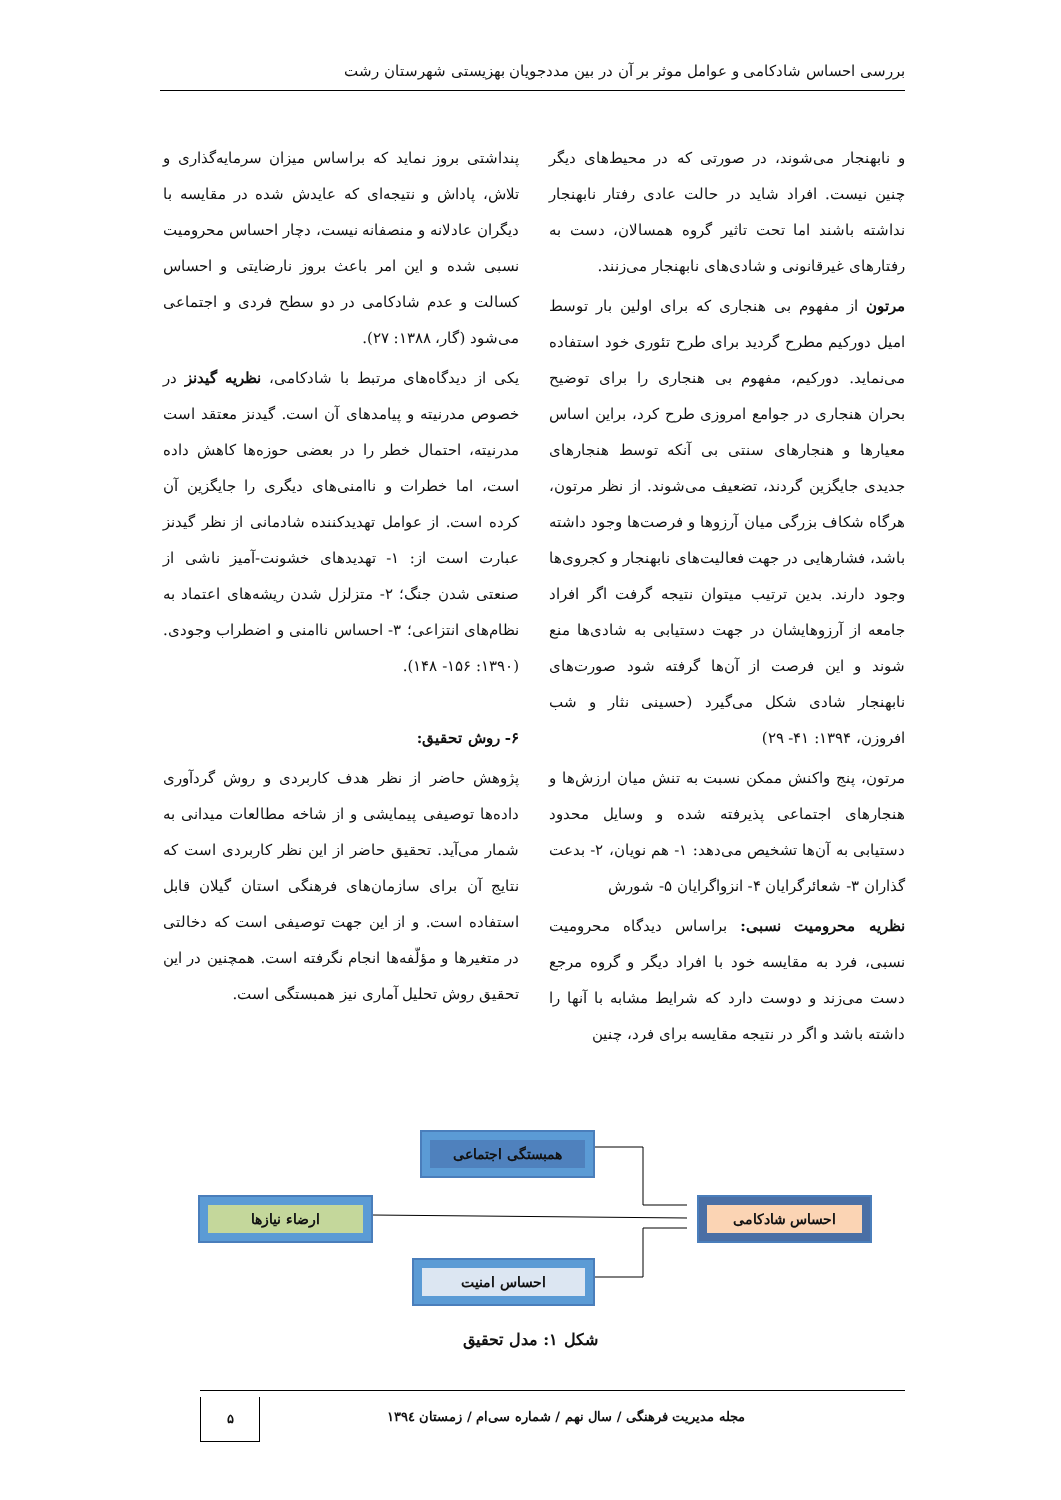بررسی احساس شادکامی و عوامل موثر بر آن در بین مددجویان بهزیستی شهرستان رشت
و نابهنجار می‌شوند، در صورتی که در محیط‌های دیگر چنین نیست. افراد شاید در حالت عادی رفتار نابهنجار نداشته باشند اما تحت تاثیر گروه همسالان، دست به رفتارهای غیرقانونی و شادی‌های نابهنجار می‌زنند.
مرتون از مفهوم بی هنجاری که برای اولین بار توسط امیل دورکیم مطرح گردید برای طرح تئوری خود استفاده می‌نماید. دورکیم، مفهوم بی هنجاری را برای توضیح بحران هنجاری در جوامع امروزی طرح کرد، براین اساس معیارها و هنجارهای سنتی بی آنکه توسط هنجارهای جدیدی جایگزین گردند، تضعیف می‌شوند. از نظر مرتون، هرگاه شکاف بزرگی میان آرزوها و فرصت‌ها وجود داشته باشد، فشارهایی در جهت فعالیت‌های نابهنجار و کجروی‌ها وجود دارند. بدین ترتیب میتوان نتیجه گرفت اگر افراد جامعه از آرزوهایشان در جهت دستیابی به شادی‌ها منع شوند و این فرصت از آن‌ها گرفته شود صورت‌های نابهنجار شادی شکل می‌گیرد (حسینی نثار و شب افروزن، ۱۳۹۴: ۴۱- ۲۹)
مرتون، پنج واکنش ممکن نسبت به تنش میان ارزش‌ها و هنجارهای اجتماعی پذیرفته شده و وسایل محدود دستیابی به آن‌ها تشخیص می‌دهد: ۱- هم نویان، ۲- بدعت گذاران ۳- شعائرگرایان ۴- انزواگرایان ۵- شورش
نظریه محرومیت نسبی: براساس دیدگاه محرومیت نسبی، فرد به مقایسه خود با افراد دیگر و گروه مرجع دست می‌زند و دوست دارد که شرایط مشابه با آنها را داشته باشد و اگر در نتیجه مقایسه برای فرد، چنین
پنداشتی بروز نماید که براساس میزان سرمایه‌گذاری و تلاش، پاداش و نتیجه‌ای که عایدش شده در مقایسه با دیگران عادلانه و منصفانه نیست، دچار احساس محرومیت نسبی شده و این امر باعث بروز نارضایتی و احساس کسالت و عدم شادکامی در دو سطح فردی و اجتماعی می‌شود (گار، ۱۳۸۸: ۲۷).
یکی از دیدگاه‌های مرتبط با شادکامی، نظریه گیدنز در خصوص مدرنیته و پیامدهای آن است. گیدنز معتقد است مدرنیته، احتمال خطر را در بعضی حوزه‌ها کاهش داده است، اما خطرات و ناامنی‌های دیگری را جایگزین آن کرده است. از عوامل تهدیدکننده شادمانی از نظر گیدنز عبارت است از: ۱- تهدیدهای خشونت-آمیز ناشی از صنعتی شدن جنگ؛ ۲- متزلزل شدن ریشه‌های اعتماد به نظام‌های انتزاعی؛ ۳- احساس ناامنی و اضطراب وجودی. (۱۳۹۰: ۱۵۶- ۱۴۸).
۶- روش تحقیق:
پژوهش حاضر از نظر هدف کاربردی و روش گردآوری داده‌ها توصیفی پیمایشی و از شاخه مطالعات میدانی به شمار می‌آید. تحقیق حاضر از این نظر کاربردی است که نتایج آن برای سازمان‌های فرهنگی استان گیلان قابل استفاده است. و از این جهت توصیفی است که دخالتی در متغیرها و مؤلّفه‌ها انجام نگرفته است. همچنین در این تحقیق روش تحلیل آماری نیز همبستگی است.
همبستگی اجتماعی
ارضاء نیازها احساس شادکامی
احساس امنیت
شکل ۱: مدل تحقیق
مجله مدیریت فرهنگی / سال نهم / شماره سی‌ام / زمستان ۱۳۹٤
۵